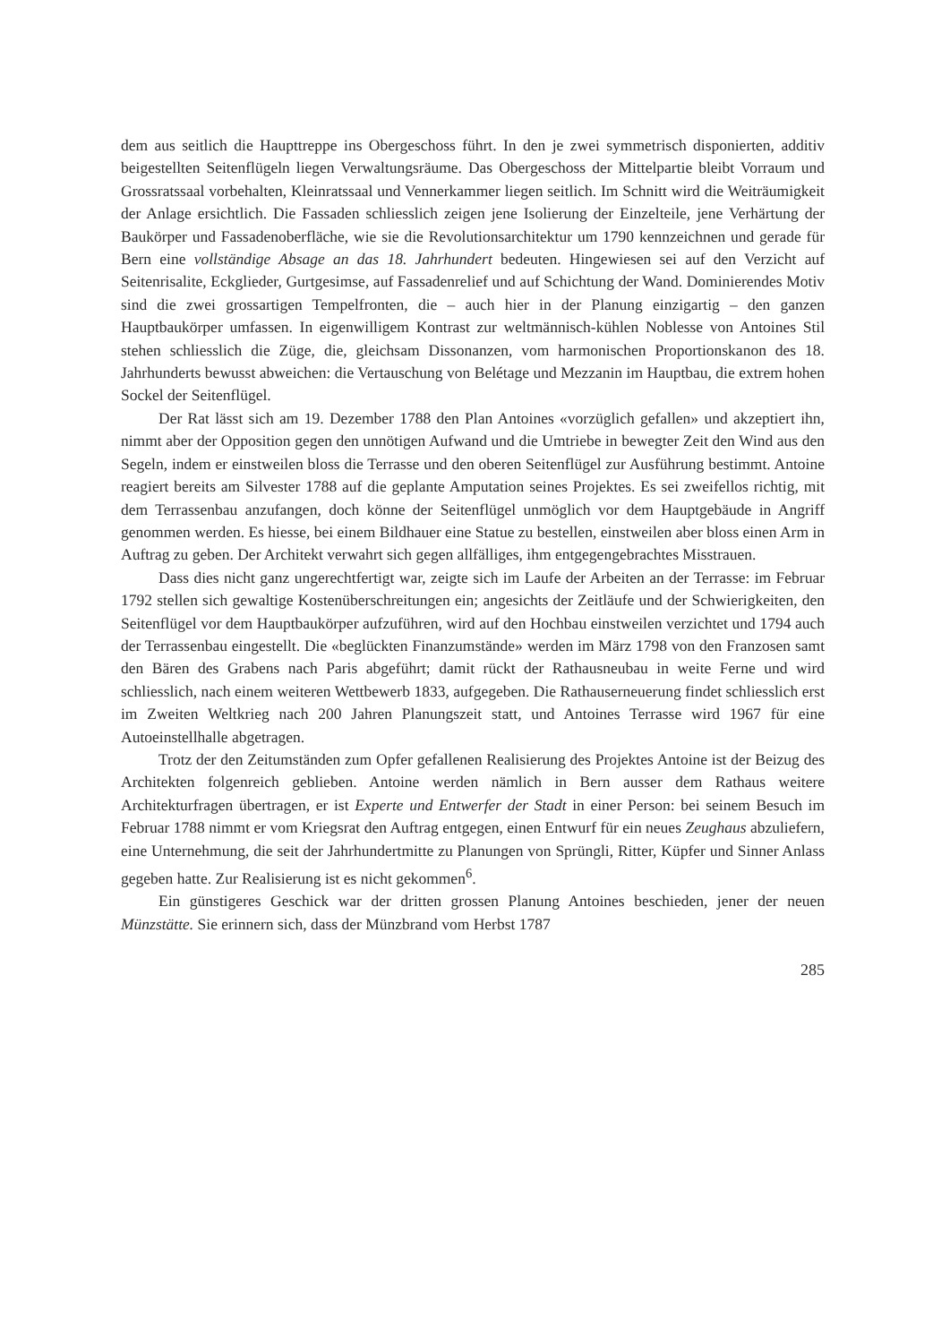dem aus seitlich die Haupttreppe ins Obergeschoss führt. In den je zwei symmetrisch disponierten, additiv beigestellten Seitenflügeln liegen Verwaltungsräume. Das Obergeschoss der Mittelpartie bleibt Vorraum und Grossratssaal vorbehalten, Kleinratssaal und Vennerkammer liegen seitlich. Im Schnitt wird die Weiträumigkeit der Anlage ersichtlich. Die Fassaden schliesslich zeigen jene Isolierung der Einzelteile, jene Verhärtung der Baukörper und Fassadenoberfläche, wie sie die Revolutionsarchitektur um 1790 kennzeichnen und gerade für Bern eine vollständige Absage an das 18. Jahrhundert bedeuten. Hingewiesen sei auf den Verzicht auf Seitenrisalite, Eckglieder, Gurtgesimse, auf Fassadenrelief und auf Schichtung der Wand. Dominierendes Motiv sind die zwei grossartigen Tempelfronten, die – auch hier in der Planung einzigartig – den ganzen Hauptbaukörper umfassen. In eigenwilligem Kontrast zur weltmännisch-kühlen Noblesse von Antoines Stil stehen schliesslich die Züge, die, gleichsam Dissonanzen, vom harmonischen Proportionskanon des 18. Jahrhunderts bewusst abweichen: die Vertauschung von Belétage und Mezzanin im Hauptbau, die extrem hohen Sockel der Seitenflügel.
Der Rat lässt sich am 19. Dezember 1788 den Plan Antoines «vorzüglich gefallen» und akzeptiert ihn, nimmt aber der Opposition gegen den unnötigen Aufwand und die Umtriebe in bewegter Zeit den Wind aus den Segeln, indem er einstweilen bloss die Terrasse und den oberen Seitenflügel zur Ausführung bestimmt. Antoine reagiert bereits am Silvester 1788 auf die geplante Amputation seines Projektes. Es sei zweifellos richtig, mit dem Terrassenbau anzufangen, doch könne der Seitenflügel unmöglich vor dem Hauptgebäude in Angriff genommen werden. Es hiesse, bei einem Bildhauer eine Statue zu bestellen, einstweilen aber bloss einen Arm in Auftrag zu geben. Der Architekt verwahrt sich gegen allfälliges, ihm entgegengebrachtes Misstrauen.
Dass dies nicht ganz ungerechtfertigt war, zeigte sich im Laufe der Arbeiten an der Terrasse: im Februar 1792 stellen sich gewaltige Kostenüberschreitungen ein; angesichts der Zeitläufe und der Schwierigkeiten, den Seitenflügel vor dem Hauptbaukörper aufzuführen, wird auf den Hochbau einstweilen verzichtet und 1794 auch der Terrassenbau eingestellt. Die «beglückten Finanzumstände» werden im März 1798 von den Franzosen samt den Bären des Grabens nach Paris abgeführt; damit rückt der Rathausneubau in weite Ferne und wird schliesslich, nach einem weiteren Wettbewerb 1833, aufgegeben. Die Rathauserneuerung findet schliesslich erst im Zweiten Weltkrieg nach 200 Jahren Planungszeit statt, und Antoines Terrasse wird 1967 für eine Autoeinstellhalle abgetragen.
Trotz der den Zeitumständen zum Opfer gefallenen Realisierung des Projektes Antoine ist der Beizug des Architekten folgenreich geblieben. Antoine werden nämlich in Bern ausser dem Rathaus weitere Architekturfragen übertragen, er ist Experte und Entwerfer der Stadt in einer Person: bei seinem Besuch im Februar 1788 nimmt er vom Kriegsrat den Auftrag entgegen, einen Entwurf für ein neues Zeughaus abzuliefern, eine Unternehmung, die seit der Jahrhundertmitte zu Planungen von Sprüngli, Ritter, Küpfer und Sinner Anlass gegeben hatte. Zur Realisierung ist es nicht gekommen<sup>6</sup>.
Ein günstigeres Geschick war der dritten grossen Planung Antoines beschieden, jener der neuen Münzstätte. Sie erinnern sich, dass der Münzbrand vom Herbst 1787
285